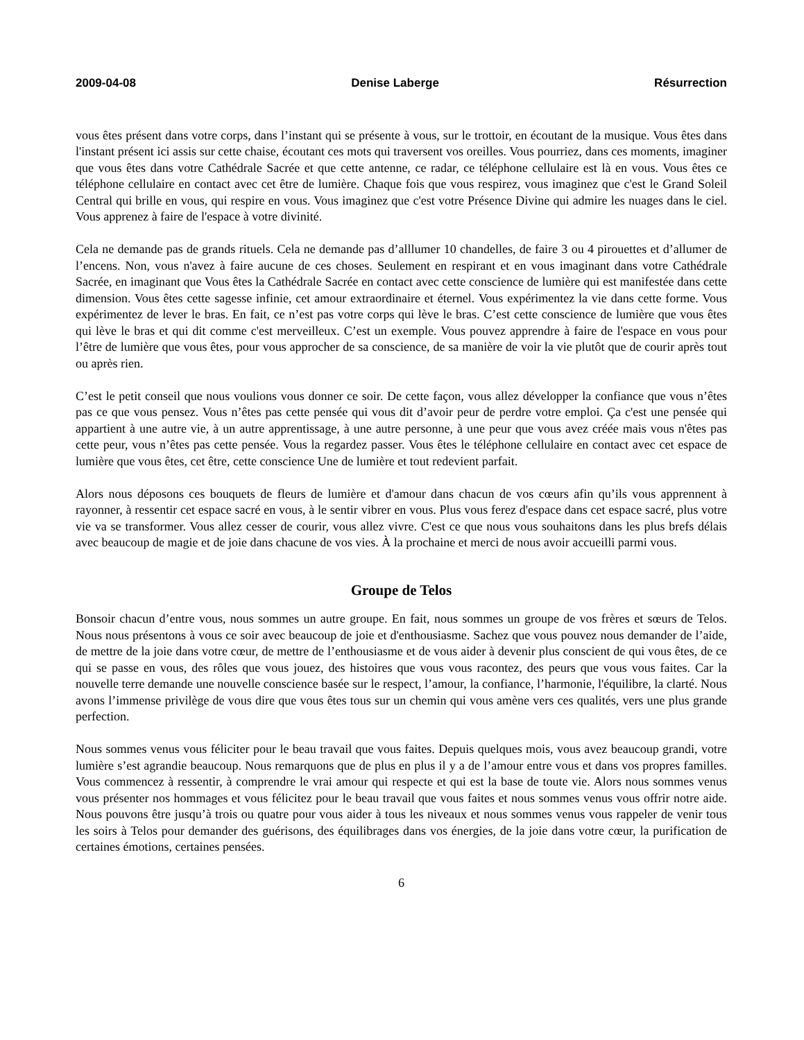2009-04-08 Denise Laberge Résurrection
vous êtes présent dans votre corps, dans l’instant qui se présente à vous, sur le trottoir, en écoutant de la musique. Vous êtes dans l'instant présent ici assis sur cette chaise, écoutant ces mots qui traversent vos oreilles. Vous pourriez, dans ces moments, imaginer que vous êtes dans votre Cathédrale Sacrée et que cette antenne, ce radar, ce téléphone cellulaire est là en vous. Vous êtes ce téléphone cellulaire en contact avec cet être de lumière. Chaque fois que vous respirez, vous imaginez que c'est le Grand Soleil Central qui brille en vous, qui respire en vous. Vous imaginez que c'est votre Présence Divine qui admire les nuages dans le ciel. Vous apprenez à faire de l'espace à votre divinité.
Cela ne demande pas de grands rituels. Cela ne demande pas d’alllumer 10 chandelles, de faire 3 ou 4 pirouettes et d’allumer de l’encens. Non, vous n'avez à faire aucune de ces choses. Seulement en respirant et en vous imaginant dans votre Cathédrale Sacrée, en imaginant que Vous êtes la Cathédrale Sacrée en contact avec cette conscience de lumière qui est manifestée dans cette dimension. Vous êtes cette sagesse infinie, cet amour extraordinaire et éternel. Vous expérimentez la vie dans cette forme. Vous expérimentez de lever le bras. En fait, ce n’est pas votre corps qui lève le bras. C’est cette conscience de lumière que vous êtes qui lève le bras et qui dit comme c'est merveilleux. C’est un exemple. Vous pouvez apprendre à faire de l'espace en vous pour l’être de lumière que vous êtes, pour vous approcher de sa conscience, de sa manière de voir la vie plutôt que de courir après tout ou après rien.
C’est le petit conseil que nous voulions vous donner ce soir. De cette façon, vous allez développer la confiance que vous n’êtes pas ce que vous pensez. Vous n’êtes pas cette pensée qui vous dit d’avoir peur de perdre votre emploi. Ça c'est une pensée qui appartient à une autre vie, à un autre apprentissage, à une autre personne, à une peur que vous avez créée mais vous n'êtes pas cette peur, vous n’êtes pas cette pensée. Vous la regardez passer. Vous êtes le téléphone cellulaire en contact avec cet espace de lumière que vous êtes, cet être, cette conscience Une de lumière et tout redevient parfait.
Alors nous déposons ces bouquets de fleurs de lumière et d'amour dans chacun de vos cœurs afin qu’ils vous apprennent à rayonner, à ressentir cet espace sacré en vous, à le sentir vibrer en vous. Plus vous ferez d'espace dans cet espace sacré, plus votre vie va se transformer. Vous allez cesser de courir, vous allez vivre. C'est ce que nous vous souhaitons dans les plus brefs délais avec beaucoup de magie et de joie dans chacune de vos vies. À la prochaine et merci de nous avoir accueilli parmi vous.
Groupe de Telos
Bonsoir chacun d’entre vous, nous sommes un autre groupe. En fait, nous sommes un groupe de vos frères et sœurs de Telos. Nous nous présentons à vous ce soir avec beaucoup de joie et d'enthousiasme. Sachez que vous pouvez nous demander de l’aide, de mettre de la joie dans votre cœur, de mettre de l’enthousiasme et de vous aider à devenir plus conscient de qui vous êtes, de ce qui se passe en vous, des rôles que vous jouez, des histoires que vous vous racontez, des peurs que vous vous faites. Car la nouvelle terre demande une nouvelle conscience basée sur le respect, l’amour, la confiance, l’harmonie, l'équilibre, la clarté. Nous avons l’immense privilège de vous dire que vous êtes tous sur un chemin qui vous amène vers ces qualités, vers une plus grande perfection.
Nous sommes venus vous féliciter pour le beau travail que vous faites. Depuis quelques mois, vous avez beaucoup grandi, votre lumière s’est agrandie beaucoup. Nous remarquons que de plus en plus il y a de l’amour entre vous et dans vos propres familles. Vous commencez à ressentir, à comprendre le vrai amour qui respecte et qui est la base de toute vie. Alors nous sommes venus vous présenter nos hommages et vous félicitez pour le beau travail que vous faites et nous sommes venus vous offrir notre aide. Nous pouvons être jusqu’à trois ou quatre pour vous aider à tous les niveaux et nous sommes venus vous rappeler de venir tous les soirs à Telos pour demander des guérisons, des équilibrages dans vos énergies, de la joie dans votre cœur, la purification de certaines émotions, certaines pensées.
6